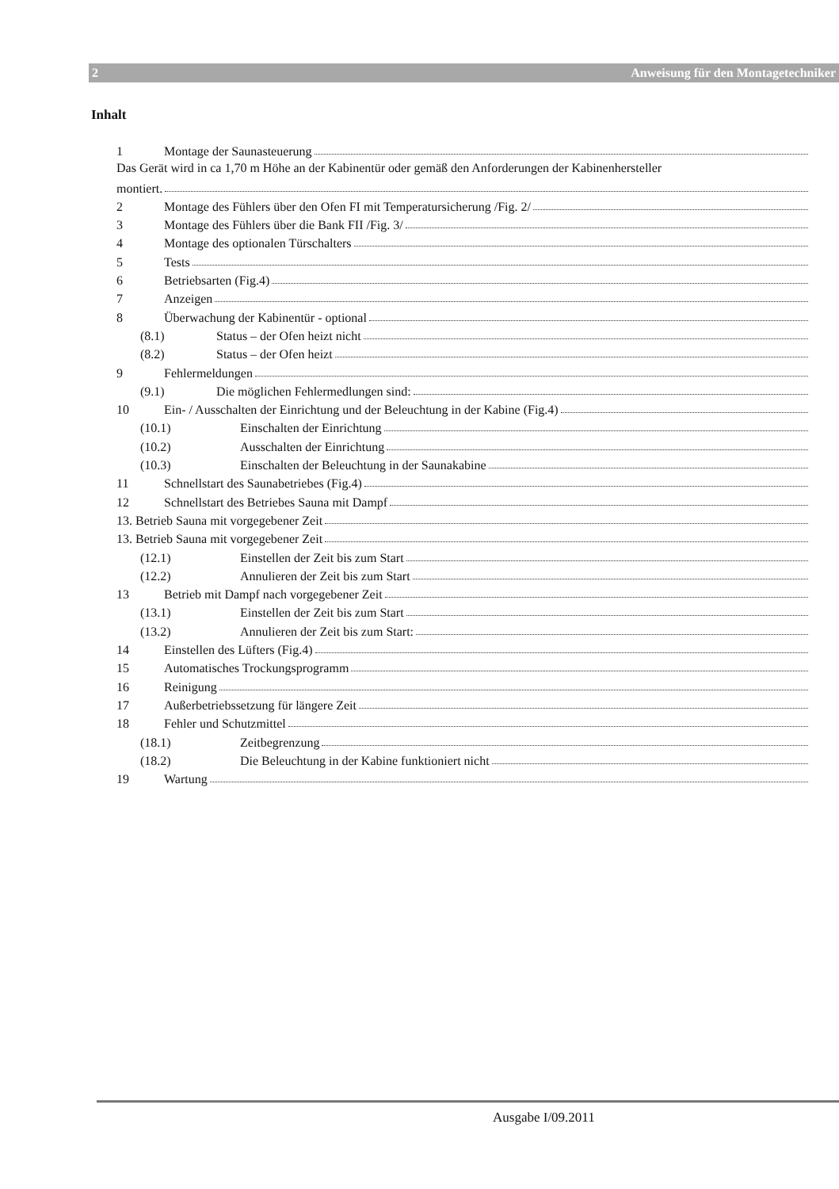2 Anweisung für den Montagetechniker
Inhalt
1 Montage der Saunasteuerung
Das Gerät wird in ca 1,70 m Höhe an der Kabinentür oder gemäß den Anforderungen der Kabinenhersteller
montiert.
2 Montage des Fühlers über den Ofen FI mit Temperatursicherung /Fig. 2/
3 Montage des Fühlers über die Bank FII /Fig. 3/
4 Montage des optionalen Türschalters
5 Tests
6 Betriebsarten (Fig.4)
7 Anzeigen
8 Überwachung der Kabinentür - optional
(8.1) Status – der Ofen heizt nicht
(8.2) Status – der Ofen heizt
9 Fehlermeldungen
(9.1) Die möglichen Fehlermedlungen sind:
10 Ein- / Ausschalten der Einrichtung und der Beleuchtung in der Kabine (Fig.4)
(10.1) Einschalten der Einrichtung
(10.2) Ausschalten der Einrichtung
(10.3) Einschalten der Beleuchtung in der Saunakabine
11 Schnellstart des Saunabetriebes (Fig.4)
12 Schnellstart des Betriebes Sauna mit Dampf
13. Betrieb Sauna mit vorgegebener Zeit
13. Betrieb Sauna mit vorgegebener Zeit
(12.1) Einstellen der Zeit bis zum Start
(12.2) Annulieren der Zeit bis zum Start
13 Betrieb mit Dampf nach vorgegebener Zeit
(13.1) Einstellen der Zeit bis zum Start
(13.2) Annulieren der Zeit bis zum Start:
14 Einstellen des Lüfters (Fig.4)
15 Automatisches Trockungsprogramm
16 Reinigung
17 Außerbetriebssetzung für längere Zeit
18 Fehler und Schutzmittel
(18.1) Zeitbegrenzung
(18.2) Die Beleuchtung in der Kabine funktioniert nicht
19 Wartung
Ausgabe I/09.2011